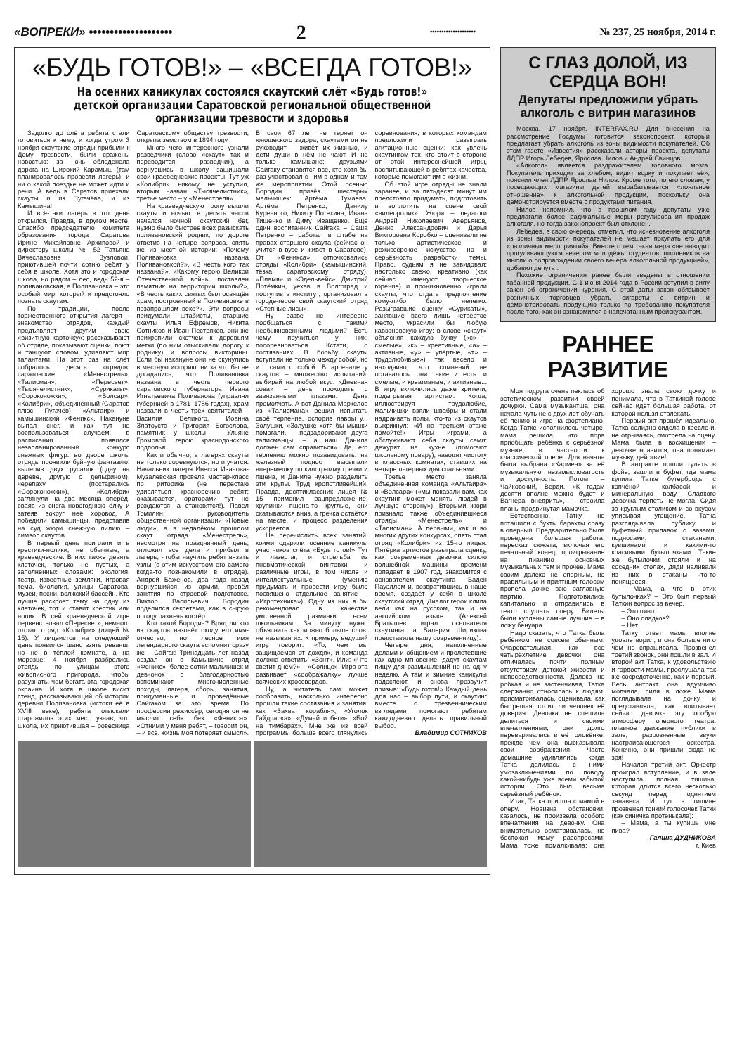«ВОПРЕКИ» •••••••••••••••••••• 2 •••••••••••••••••••• № 237, 25 ноября, 2014 г.
«БУДЬ ГОТОВ!» – «ВСЕГДА ГОТОВ!»
На осенних каникулах состоялся скаутский слёт «Будь готов!» детской организации Саратовской региональной общественной организации трезвости и здоровья
Задолго до слёта ребята стали готовиться к нему, и когда утром 3 ноября скаутские отряды прибыли к Дому трезвости, были сражены новостью: за ночь обледенела дорога на Широкий Карамыш (там планировалось провести лагерь), и ни о какой поездке не может идти и речи. А ведь в Саратов приехали скауты и из Пугачёва, и из Камышина!
И всё-таки лагерь в тот день открылся. Правда, в другом месте. Спасибо председателю комитета образования города Саратова Ирине Михайловне Архиповой и директору школы № 52 Татьяне Вячеславовне Зузловой, приютившей почти сотню ребят у себя в школе. Хотя это и городская школа, но рядом – лес, ведь 52-я – поливановская, а Поливановка – это особый мир, который и предстояло познать скаутам.
По традиции, после торжественного открытия лагеря – знакомство отрядов, каждый предъявляет другим свою «визитную карточку»: рассказывают об отряде, показывают сценки, поют и танцуют, словом, удивляют мир талантами. На этот раз на слёт собралось десять отрядов: саратовские «Менестрель», «Талисман», «Пересвет», «Тысячелистник», «Сурикаты», «Сороконожки», «Волсар», «Колибри», объединённый (Саратов плюс Пугачёв) «Альтаир» и камышинский «Феникс». Накануне выпал снег, и как тут не воспользоваться случаем: в расписании появился незапланированный конкурс снежных фигур: во дворе школы отряды проявили буйную фантазию, вылепив двух русалок (одну на дереве, другую с дельфином), черепаху (постарались «Сороконожки»), «Колибри» заглянули на два месяца вперёд, сваяв из снега новогоднюю ёлку и затеяв вокруг неё хоровод. А победили камышинцы, представив на суд жюри снежную лилию – символ скаутов.
В первый день поиграли и в крестики-нолики, не обычные, а краеведческие. В них также девять клеточек, только не пустых, а заполненных словами: экология, театр, известные земляки, игровая тема, биология, улицы Саратова, музеи, песни, волжский бассейн. Кто лучше раскроет тему на одну из клеточек, тот и ставит крестик или нолик. В сей краеведческой игре первенствовал «Пересвет», немного отстал отряд «Колибри» (лицей № 15). У лицеистов на следующий день появился шанс взять реванш, но не в тёплой комнате, а на морозце: 4 ноября разбрелись отряды по улицам этого живописного пригорода, чтобы разузнать, чем богата эта городская окраина. И хотя в школе висит стенд, рассказывающий об истории деревни Поливановка (истоки её в XVIII веке), ребята отыскали старожилов этих мест, узнав, что школа, их приютившая – ровесница Саратовскому обществу трезвости, открыта земством в 1894 году.
Много чего интересного узнали разведчики (слово «скаут» так и переводится – разведчик), а вернувшись в школу, защищали свои краеведческие проекты. Тут уж «Колибри» никому не уступил, вторым назван «Тысячелистник», третье место – у «Менестреля».
На краеведческую тропу вышли скауты и ночью: в десять часов начался ночной скаутский бег, нужно было быстрее всех разыскать поливановский родник, по дороге ответив на четыре вопроса, опять же из местной истории: «Почему Поливановка названа Поливановкой?», «В честь кого так названа?», «Какому герою Великой Отечественной войны поставлен памятник на территории школы?», «В честь каких святых был освящён храм, построенный в Поливановке в позапрошлом веке?». Эти вопросы придумали штабисты, старшие скауты Илья Ефремов, Никита Сотников и Иван Пестряков, они же прикрепили скотчем к деревьям метки (по ним отыскивали дорогу к роднику) и вопросы викторины. Если бы накануне они не окунулись в местную историю, ни за что бы не догадались, что Поливановка названа в честь первого саратовского губернатора Ивана Игнатьевича Поливанова (управлял губернией в 1781–1786 годах), храм назвали в честь трёх святителей – Василия Великого, Иоанна Златоуста и Григория Богослова, памятник у школы – Ульяне Громовой, герою краснодонского подполья.
Как и обычно, в лагерях скауты не только соревнуются, но и учатся. Начальник лагеря Инесса Иванова-Музалевская провела мастер-класс по риторике (не перестаю удивляться красноречию ребят; оказывается, ораторами тут не рождаются, а становятся!). Павел Томилин, руководитель общественной организации «Новые люди», а в недалёком прошлом скаут отряда «Менестрель», несмотря на праздничный день, отложил все дела и прибыл в лагерь, чтобы научить ребят вязать узлы (с этим искусством его самого когда-то познакомили в отряде). Андрей Баженов, два года назад вернувшийся из армии, провёл занятия по строевой подготовке. Виктор Васильевич Бородин поделился секретами, как в сырую погоду разжечь костёр.
Кто такой Бородин? Вряд ли кто из скаутов назовёт сходу его имя-отчество, но лесное имя легендарного скаута вспомнит сразу же – Сайгак! Тринадцать лет назад создал он в Камышине отряд «Феникс», более сотни мальчишек и девчонок с благодарностью вспоминают многочисленные походы, лагеря, сборы, занятия, придуманные и проведённые Сайгаком за это время. По профессии режиссёр, сегодня он не мыслит себя без «Феникса». «Отними у меня ребят, – говорит он, – и всё, жизнь моя потеряет смысл». В свои 67 лет не теряет он юношеского задора, скаутами он не руководит – живёт их жизнью, и дети души в нём не чают. И не только камышане: друзьями Сайгаку становятся все, кто хотя бы раз участвовал с ним в одном и том же мероприятии. Этой осенью Бородин привёз шестерых мальчишек: Артёма Тумаева, Артёма Петренко, Данилу Куренного, Никиту Потехина, Ивана Тищенко и Диму Иващенко. Ещё один воспитанник Сайгака – Саша Петренко – работал в штабе на правах старшего скаута (сейчас он учится в вузе и живёт в Саратове). От «Феникса» отпочковались отряды «Колибри» (камышинский, тёзка саратовскому отряду), «Пламя» и «Эдельвейс». Дмитрий Потёмкин, уехав в Волгоград и поступив в институт, организовал в городе-герое свой скаутский отряд «Степные лисы».
Ну разве не интересно пообщаться с такими необыкновенными людьми? Есть чему поучиться у них, посоревноваться. Кстати, о состязаниях. В борьбу скауты вступали не только между собой, но и... сами с собой. В арсенале у скаутов – множество испытаний, выбирай на любой вкус. «Дневная сова» – день проходить с завязанными глазами. День промолчать. А вот Данила Маркелов из «Талисмана» решил испытать своё терпение, оспорив лавры у... Золушки. «Золушке хотя бы мышки помогали, – подзадоривают друга талисманцы, – а наш Данила должен сам справиться». Да, его терпению можно позавидовать: на железный поднос высыпали вперемешку по килограмму гречки и пшена, и Даниле нужно разделить эти крупы. Труд кропотливейший. Правда, десятиклассник лицея № 15 применил рацпредложение: крупинки пшена-то круглые, они скатываются вниз, а гречка остаётся на месте, и процесс разделения ускоряется.
Не перечислить всех занятий, коими одарили осенние каникулы участников слёта «Будь готов!» Тут и лазертаг, и стрельба из пневматической винтовки, и различные игры, в том числе и интеллектуальные (умению придумать и провести игру было посвящено отдельное занятие – «Игротехника»). Одну из них я бы рекомендовал в качестве умственной разминки всем школьникам. За минуту нужно объяснить как можно больше слов, не называя их. К примеру, ведущий игру говорит: «То, чем мы защищаемся от дождя», и команда должна ответить: «Зонт». Или: «Что светит днём?» – «Солнце». Игра эта развивает «соображалку» лучше всяческих кроссвордов.
Ну, а читатель сам может сообразить, насколько интересно прошли такие состязания и занятия, как «Захват корабля», «Уголок Гайдпарка», «Думай и беги», «Бой на тимбарах». Мне же из всей программы больше всего глянулись соревнования, в которых командам предложили разыграть агитационные сценки: как увлечь скаутингом тех, кто стоит в стороне от этой интереснейшей игры, воспитывающей в ребятах качества, которые помогают им в жизни.
Об этой игре отряды не знали заранее, и за пятьдесят минут им предстояло придумать, подготовить и воплотить на сцене свой «видеоролик». Жюри – педагоги Андрей Николаевич Аверьянов, Денис Александрович и Дарья Викторовна Коробко – оценивали не только артистическое и режиссёрское искусство, но и серьёзность разработки темы. Право, судьям я не завидовал: настолько свежо, креативно (как сейчас именуют творческое горение) и проникновенно играли скауты, что отдать предпочтение кому-либо было нелегко. Разыгравшие сценку «Сурикаты», занявшие всего лишь четвёртое место, украсили бы любую кавээновскую игру: в слове «скаут» объясняя каждую букву («с» – смелые», «к» – креативные, «а» – активные, «у» – упёртые, «т» – трудолюбивые») так весело и находчиво, что сомнений не оставалось: они такие и есть: и смелые, и креативные, и активные... В игру включились даже зрители, подыгрывая артистам. Когда, иллюстрируя трудолюбие, мальчишки взяли швабры и стали надраивать полы, кто-то из скаутов выкрикнул: «И на третьем этаже помойте!» Игры играми, а обслуживают себя скауты сами: дежурят на кухне (помогают школьному повару), наводят чистоту в классных комнатах, ставших на четыре лагерных дня спальнями.
Третье место заняла объединённая команда «Альтаира» и «Волсара» («мы показали вам, как скаутинг может менять людей в лучшую сторону»). Вторыми жюри признало также объединившиеся отряды «Менестрель» и «Талисман». А первыми, как и во многих других конкурсах, опять стал отряд «Колибри» из 15-го лицея. Пятёрка артистов разыграла сценку, как современная девочка силою волшебной машины времени попадает в 1907 год, знакомится с основателем скаутинга Баден Пауэллом и, возвратившись в наше время, создаёт у себя в школе скаутский отряд. Диалог герои клипа вели как на русском, так и на английском языке (Алексей Братышев играл основателя скаутинга, а Валерия Ширикова представила нашу современницу).
Четыре дня, наполненные делами и общением и пролетевшие как одно мгновение, дадут скаутам пищу для размышлений не на одну неделю. А там и зимние каникулы подоспеют, и снова прозвучит призыв: «Будь готов!» Каждый день для нас – выбор пути, и скаутинг вместе с трезвенническим взглядами помогают ребятам каждодневно делать правильный выбор.
Владимир СОТНИКОВ
С ГЛАЗ ДОЛОЙ, ИЗ СЕРДЦА ВОН!
Депутаты предложили убрать алкоголь с витрин магазинов
Москва. 17 ноября. INTERFAX.RU Для внесения на рассмотрение Госдумы готовится законопроект, который предлагает убрать алкоголь из зоны видимости покупателей. Об этом газете «Известия» рассказали авторы проекта, депутаты ЛДПР Игорь Лебедев, Ярослав Нилов и Андрей Свинцов.
«Алкоголь является раздражителем головного мозга. Покупатель приходит за хлебом, видит водку и покупает её», пояснил член ЛДПР Ярослав Нилов. Кроме того, по его словам, у посещающих магазины детей вырабатывается «лояльное отношение» к алкогольной продукции, поскольку она демонстрируется вместе с продуктами питания.
Нилов напомнил, что в прошлом году депутаты уже предлагали более радикальные меры регулирования продаж алкоголя, но тогда законопроект был отклонен.
Лебедев, в свою очередь, отметил, что исчезновение алкоголя из зоны видимости покупателей не мешает покупать его для «различных мероприятий». Вместе с тем такая мера «не наводит прогуливающуюся вечером молодёжь, студентов, школьников на мысли о сопровождении своего вечера алкогольной продукцией», добавил депутат.
Похожие ограничения ранее были введены в отношении табачной продукции. С 1 июня 2014 года в России вступил в силу закон об ограничении курения. С этой даты закон обязывает розничных торговцев убрать сигареты с витрин и демонстрировать продукцию только по требованию покупателя после того, как он ознакомился с напечатанным прейскурантом.
РАННЕЕ РАЗВИТИЕ
Моя подруга очень пеклась об эстетическом развитии своей дочурки. Сама музыкантша, она начала чуть не с двух лет обучать её пению и игре на фортепиано. Когда Татке исполнилось четыре, мама решила, что пора приобщать ребёнка к серьёзной музыке, в частности к классической опере. Для начала была выбрана «Кармен» за её музыкальную незамысловатость и доступность. Потом – Чайковский, Верди. «К годам десяти вполне можно будет и Вагнера внедрить», – строила планы продвинутая мамочка.
Естественно, Татку не потащили с бухты барахты сразу в оперный. Предварительно была проведена большая работа: пересказ сюжета, включая его печальный конец, проигрывание на пианино основных музыкальных тем и прочее. Мама своим далеко не оперным, но правильным и приятным голосом пропела дочке всю заглавную партию. Подготовились капитально и отправились в театр слушать оперу. Билеты были куплены самые лучшие – в ложу бенуара.
Надо сказать, что Татка была ребёнком не совсем обычным. Очаровательная, как все четырёхлетние девочки, она отличалась почти полным отсутствием детской живости и непосредственности. Далеко не робкая и не застенчивая, Татка сдержанно относилась к людям, присматривалась, оценивала, как бы решая, стоит ли человек её доверия. Девочка не спешила делиться и своими впечатлениями; они долго переваривались в её головёнке, прежде чем она высказывала свои соображения. Часто домашние удивлялись, когда Татка делилась с ними умозаключениями по поводу какой-нибудь уже всеми забытой истории. Это был весьма серьёзный ребёнок.
Итак, Татка пришла с мамой в оперу. Новизна обстановки, казалось, не произвела особого впечатления на девочку. Она внимательно осматривалась, не беспокоя маму расспросами. Мама тоже помалкивала: она хорошо знала свою дочку и понимала, что в Таткиной голове сейчас идёт большая работа, от которой нельзя отвлекать.
Первый акт прошёл идеально. Татка солидно сидела в кресле и, не отрываясь, смотрела на сцену. Мама была в восхищении – девочке нравится, она понимает музыку, действие!
В антракте пошли гулять в фойе, зашли в буфет, где мама купила Татке бутерброды с копчёной колбасой и минеральную воду. Сладкого девочка терпеть не могла. Сидя за круглым столиком и со вкусом уписывая угощение, Татка разглядывала публику и буфетный прилавок с вазами, подносами, стаканами, кувшинами и какими-то красивыми бутылочками. Такие же бутылочки стояли и на соседних столах, дяди наливали из них в стаканы что-то пенящееся.
– Мама, а что в этих бутылочках? – Это был первый Таткин вопрос за вечер.
– Это пиво.
– Оно сладкое?
– Нет.
Татку ответ мамы вполне удовлетворил, и она больше ни о чём не спрашивала. Прозвенел третий звонок, они пошли в зал. И второй акт Татка, к удовольствию и гордости мамы, прослушала так же сосредоточенно, как и первый. Весь антракт она вдумчиво молчала, сидя в ложе. Мама поглядывала на дочку и представляла, как впитывает сейчас девочка эту особую атмосферу оперного театра: плавное движение публики в зале, разрозненные звуки настраивающегося оркестра. Конечно, они пришли сюда не зря!
Начался третий акт. Оркестр проиграл вступление, и в зале наступила полная тишина, которая длится всего несколько секунд перед поднятием занавеса. И тут в тишине прозвенел тонкий голосочек Татки (как синичка протенькала):
– Мама, а ты купишь мне пива?
Галина ДУДНИКОВА
г. Киев